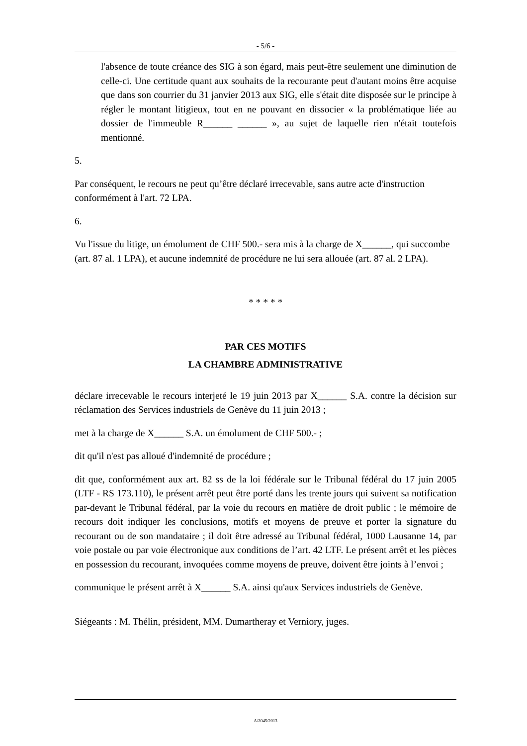- 5/6 -
l'absence de toute créance des SIG à son égard, mais peut-être seulement une diminution de celle-ci. Une certitude quant aux souhaits de la recourante peut d'autant moins être acquise que dans son courrier du 31 janvier 2013 aux SIG, elle s'était dite disposée sur le principe à régler le montant litigieux, tout en ne pouvant en dissocier « la problématique liée au dossier de l'immeuble R______ ______ », au sujet de laquelle rien n'était toutefois mentionné.
5. Par conséquent, le recours ne peut qu’être déclaré irrecevable, sans autre acte d'instruction conformément à l'art. 72 LPA.
6. Vu l'issue du litige, un émolument de CHF 500.- sera mis à la charge de X______, qui succombe (art. 87 al. 1 LPA), et aucune indemnité de procédure ne lui sera allouée (art. 87 al. 2 LPA).
* * * * *
PAR CES MOTIFS
LA CHAMBRE ADMINISTRATIVE
déclare irrecevable le recours interjeté le 19 juin 2013 par X______ S.A. contre la décision sur réclamation des Services industriels de Genève du 11 juin 2013 ;
met à la charge de X______ S.A. un émolument de CHF 500.- ;
dit qu'il n'est pas alloué d'indemnité de procédure ;
dit que, conformément aux art. 82 ss de la loi fédérale sur le Tribunal fédéral du 17 juin 2005 (LTF - RS 173.110), le présent arrêt peut être porté dans les trente jours qui suivent sa notification par-devant le Tribunal fédéral, par la voie du recours en matière de droit public ; le mémoire de recours doit indiquer les conclusions, motifs et moyens de preuve et porter la signature du recourant ou de son mandataire ; il doit être adressé au Tribunal fédéral, 1000 Lausanne 14, par voie postale ou par voie électronique aux conditions de l’art. 42 LTF. Le présent arrêt et les pièces en possession du recourant, invoquées comme moyens de preuve, doivent être joints à l’envoi ;
communique le présent arrêt à X______ S.A. ainsi qu'aux Services industriels de Genève.
Siégeants : M. Thélin, président, MM. Dumartheray et Verniory, juges.
A/2045/2013